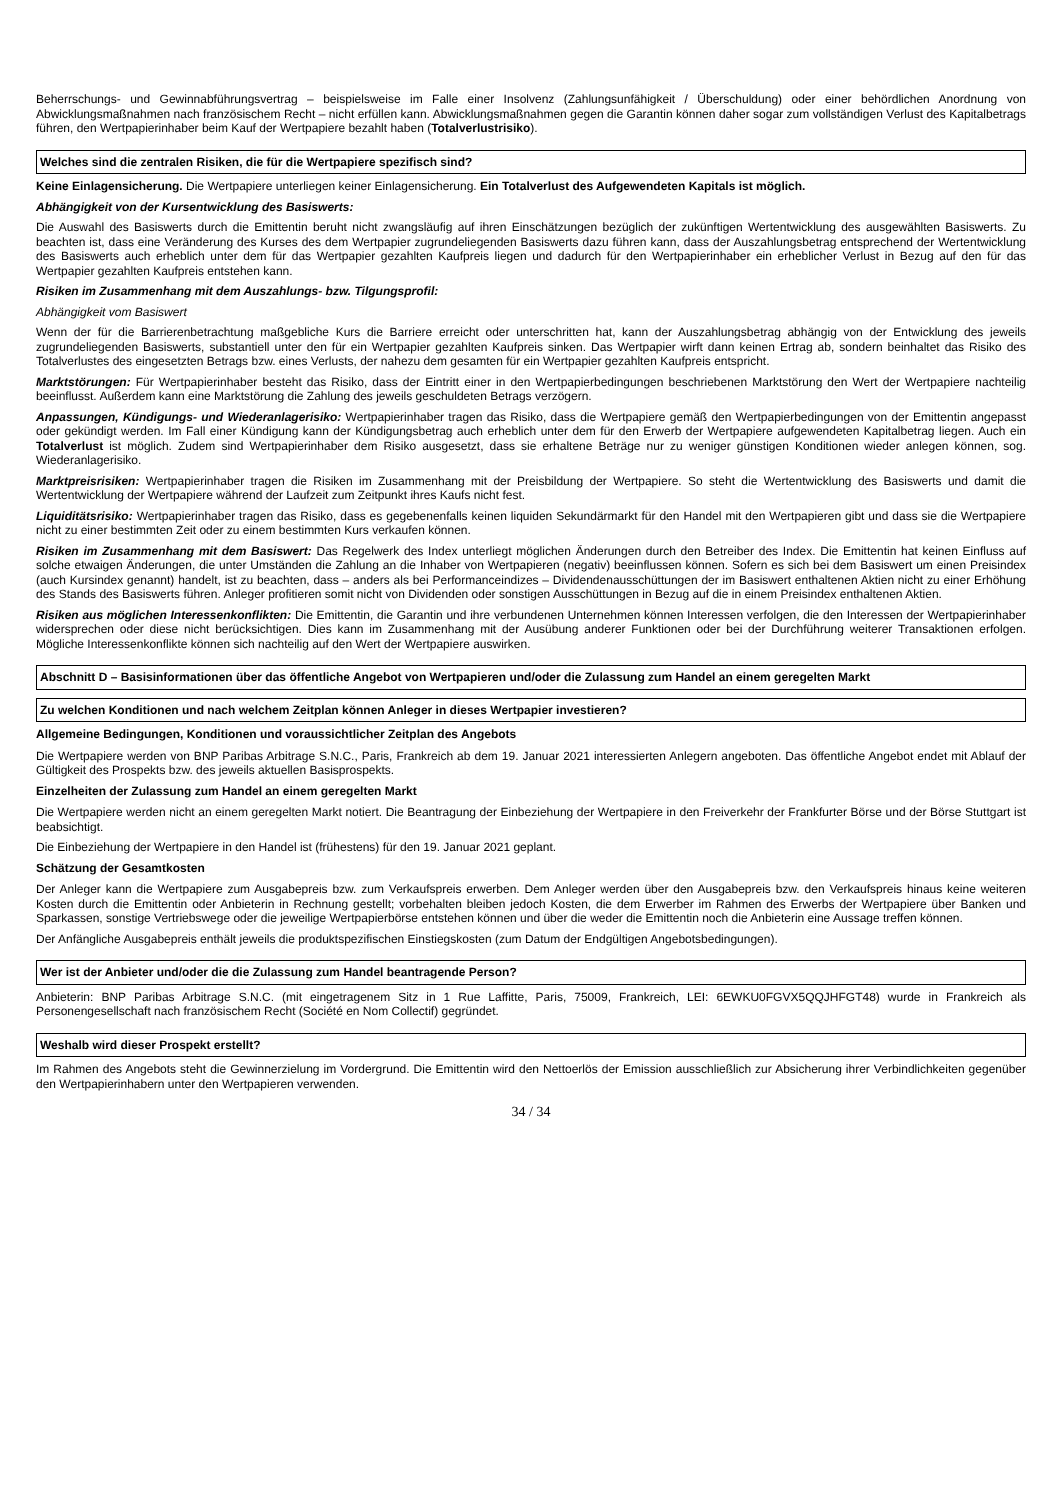Beherrschungs- und Gewinnabführungsvertrag – beispielsweise im Falle einer Insolvenz (Zahlungsunfähigkeit / Überschuldung) oder einer behördlichen Anordnung von Abwicklungsmaßnahmen nach französischem Recht – nicht erfüllen kann. Abwicklungsmaßnahmen gegen die Garantin können daher sogar zum vollständigen Verlust des Kapitalbetrags führen, den Wertpapierinhaber beim Kauf der Wertpapiere bezahlt haben (Totalverlustrisiko).
Welches sind die zentralen Risiken, die für die Wertpapiere spezifisch sind?
Keine Einlagensicherung. Die Wertpapiere unterliegen keiner Einlagensicherung. Ein Totalverlust des Aufgewendeten Kapitals ist möglich.
Abhängigkeit von der Kursentwicklung des Basiswerts:
Die Auswahl des Basiswerts durch die Emittentin beruht nicht zwangsläufig auf ihren Einschätzungen bezüglich der zukünftigen Wertentwicklung des ausgewählten Basiswerts. Zu beachten ist, dass eine Veränderung des Kurses des dem Wertpapier zugrundeliegenden Basiswerts dazu führen kann, dass der Auszahlungsbetrag entsprechend der Wertentwicklung des Basiswerts auch erheblich unter dem für das Wertpapier gezahlten Kaufpreis liegen und dadurch für den Wertpapierinhaber ein erheblicher Verlust in Bezug auf den für das Wertpapier gezahlten Kaufpreis entstehen kann.
Risiken im Zusammenhang mit dem Auszahlungs- bzw. Tilgungsprofil:
Abhängigkeit vom Basiswert
Wenn der für die Barrierenbetrachtung maßgebliche Kurs die Barriere erreicht oder unterschritten hat, kann der Auszahlungsbetrag abhängig von der Entwicklung des jeweils zugrundeliegenden Basiswerts, substantiell unter den für ein Wertpapier gezahlten Kaufpreis sinken. Das Wertpapier wirft dann keinen Ertrag ab, sondern beinhaltet das Risiko des Totalverlustes des eingesetzten Betrags bzw. eines Verlusts, der nahezu dem gesamten für ein Wertpapier gezahlten Kaufpreis entspricht.
Marktstörungen: Für Wertpapierinhaber besteht das Risiko, dass der Eintritt einer in den Wertpapierbedingungen beschriebenen Marktstörung den Wert der Wertpapiere nachteilig beeinflusst. Außerdem kann eine Marktstörung die Zahlung des jeweils geschuldeten Betrags verzögern.
Anpassungen, Kündigungs- und Wiederanlagerisiko: Wertpapierinhaber tragen das Risiko, dass die Wertpapiere gemäß den Wertpapierbedingungen von der Emittentin angepasst oder gekündigt werden. Im Fall einer Kündigung kann der Kündigungsbetrag auch erheblich unter dem für den Erwerb der Wertpapiere aufgewendeten Kapitalbetrag liegen. Auch ein Totalverlust ist möglich. Zudem sind Wertpapierinhaber dem Risiko ausgesetzt, dass sie erhaltene Beträge nur zu weniger günstigen Konditionen wieder anlegen können, sog. Wiederanlagerisiko.
Marktpreisrisiken: Wertpapierinhaber tragen die Risiken im Zusammenhang mit der Preisbildung der Wertpapiere. So steht die Wertentwicklung des Basiswerts und damit die Wertentwicklung der Wertpapiere während der Laufzeit zum Zeitpunkt ihres Kaufs nicht fest.
Liquiditätsrisiko: Wertpapierinhaber tragen das Risiko, dass es gegebenenfalls keinen liquiden Sekundärmarkt für den Handel mit den Wertpapieren gibt und dass sie die Wertpapiere nicht zu einer bestimmten Zeit oder zu einem bestimmten Kurs verkaufen können.
Risiken im Zusammenhang mit dem Basiswert: Das Regelwerk des Index unterliegt möglichen Änderungen durch den Betreiber des Index. Die Emittentin hat keinen Einfluss auf solche etwaigen Änderungen, die unter Umständen die Zahlung an die Inhaber von Wertpapieren (negativ) beeinflussen können. Sofern es sich bei dem Basiswert um einen Preisindex (auch Kursindex genannt) handelt, ist zu beachten, dass – anders als bei Performanceindizes – Dividendenausschüttungen der im Basiswert enthaltenen Aktien nicht zu einer Erhöhung des Stands des Basiswerts führen. Anleger profitieren somit nicht von Dividenden oder sonstigen Ausschüttungen in Bezug auf die in einem Preisindex enthaltenen Aktien.
Risiken aus möglichen Interessenkonflikten: Die Emittentin, die Garantin und ihre verbundenen Unternehmen können Interessen verfolgen, die den Interessen der Wertpapierinhaber widersprechen oder diese nicht berücksichtigen. Dies kann im Zusammenhang mit der Ausübung anderer Funktionen oder bei der Durchführung weiterer Transaktionen erfolgen. Mögliche Interessenkonflikte können sich nachteilig auf den Wert der Wertpapiere auswirken.
Abschnitt D – Basisinformationen über das öffentliche Angebot von Wertpapieren und/oder die Zulassung zum Handel an einem geregelten Markt
Zu welchen Konditionen und nach welchem Zeitplan können Anleger in dieses Wertpapier investieren?
Allgemeine Bedingungen, Konditionen und voraussichtlicher Zeitplan des Angebots
Die Wertpapiere werden von BNP Paribas Arbitrage S.N.C., Paris, Frankreich ab dem 19. Januar 2021 interessierten Anlegern angeboten. Das öffentliche Angebot endet mit Ablauf der Gültigkeit des Prospekts bzw. des jeweils aktuellen Basisprospekts.
Einzelheiten der Zulassung zum Handel an einem geregelten Markt
Die Wertpapiere werden nicht an einem geregelten Markt notiert. Die Beantragung der Einbeziehung der Wertpapiere in den Freiverkehr der Frankfurter Börse und der Börse Stuttgart ist beabsichtigt.
Die Einbeziehung der Wertpapiere in den Handel ist (frühestens) für den 19. Januar 2021 geplant.
Schätzung der Gesamtkosten
Der Anleger kann die Wertpapiere zum Ausgabepreis bzw. zum Verkaufspreis erwerben. Dem Anleger werden über den Ausgabepreis bzw. den Verkaufspreis hinaus keine weiteren Kosten durch die Emittentin oder Anbieterin in Rechnung gestellt; vorbehalten bleiben jedoch Kosten, die dem Erwerber im Rahmen des Erwerbs der Wertpapiere über Banken und Sparkassen, sonstige Vertriebswege oder die jeweilige Wertpapierbörse entstehen können und über die weder die Emittentin noch die Anbieterin eine Aussage treffen können.
Der Anfängliche Ausgabepreis enthält jeweils die produktspezifischen Einstiegskosten (zum Datum der Endgültigen Angebotsbedingungen).
Wer ist der Anbieter und/oder die die Zulassung zum Handel beantragende Person?
Anbieterin: BNP Paribas Arbitrage S.N.C. (mit eingetragenem Sitz in 1 Rue Laffitte, Paris, 75009, Frankreich, LEI: 6EWKU0FGVX5QQJHFGT48) wurde in Frankreich als Personengesellschaft nach französischem Recht (Société en Nom Collectif) gegründet.
Weshalb wird dieser Prospekt erstellt?
Im Rahmen des Angebots steht die Gewinnerzielung im Vordergrund. Die Emittentin wird den Nettoerlös der Emission ausschließlich zur Absicherung ihrer Verbindlichkeiten gegenüber den Wertpapierinhabern unter den Wertpapieren verwenden.
34 / 34